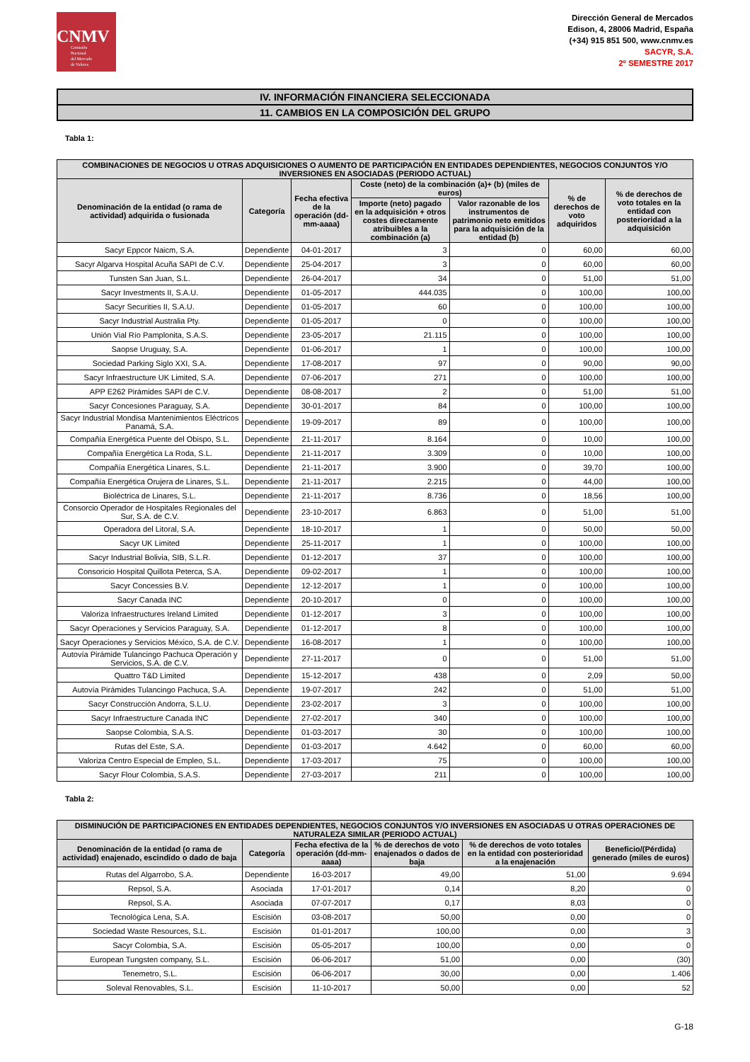CNMV
Comisión
Nacional
del Mercado
de Valores
Dirección General de Mercados
Edison, 4, 28006 Madrid, España
(+34) 915 851 500, www.cnmv.es
SACYR, S.A.
2º SEMESTRE 2017
IV. INFORMACIÓN FINANCIERA SELECCIONADA
11. CAMBIOS EN LA COMPOSICIÓN DEL GRUPO
Tabla 1:
| COMBINACIONES DE NEGOCIOS U OTRAS ADQUISICIONES O AUMENTO DE PARTICIPACIÓN EN ENTIDADES DEPENDIENTES, NEGOCIOS CONJUNTOS Y/O INVERSIONES EN ASOCIADAS (PERIODO ACTUAL) | | | | | | |
| --- | --- | --- | --- | --- | --- | --- |
| Denominación de la entidad (o rama de actividad) adquirida o fusionada | Categoría | Fecha efectiva de la operación (dd-mm-aaaa) | Coste (neto) de la combinación (a)+ (b) (miles de euros) | | % de derechos de voto adquiridos | % de derechos de voto totales en la entidad con posterioridad a la adquisición |
| | | | Importe (neto) pagado en la adquisición + otros costes directamente atribuibles a la combinación (a) | Valor razonable de los instrumentos de patrimonio neto emitidos para la adquisición de la entidad (b) | | |
| Sacyr Eppcor Naicm, S.A. | Dependiente | 04-01-2017 | 3 | 0 | 60,00 | 60,00 |
| Sacyr Algarva Hospital Acuña SAPI de C.V. | Dependiente | 25-04-2017 | 3 | 0 | 60,00 | 60,00 |
| Tunsten San Juan, S.L. | Dependiente | 26-04-2017 | 34 | 0 | 51,00 | 51,00 |
| Sacyr Investments II, S.A.U. | Dependiente | 01-05-2017 | 444.035 | 0 | 100,00 | 100,00 |
| Sacyr Securities II, S.A.U. | Dependiente | 01-05-2017 | 60 | 0 | 100,00 | 100,00 |
| Sacyr Industrial Australia Pty. | Dependiente | 01-05-2017 | 0 | 0 | 100,00 | 100,00 |
| Unión Vial Río Pamplonita, S.A.S. | Dependiente | 23-05-2017 | 21.115 | 0 | 100,00 | 100,00 |
| Saopse Uruguay, S.A. | Dependiente | 01-06-2017 | 1 | 0 | 100,00 | 100,00 |
| Sociedad Parking Siglo XXI, S.A. | Dependiente | 17-08-2017 | 97 | 0 | 90,00 | 90,00 |
| Sacyr Infraestructure UK Limited, S.A. | Dependiente | 07-06-2017 | 271 | 0 | 100,00 | 100,00 |
| APP E262 Pirámides SAPI de C.V. | Dependiente | 08-08-2017 | 2 | 0 | 51,00 | 51,00 |
| Sacyr Concesiones Paraguay, S.A. | Dependiente | 30-01-2017 | 84 | 0 | 100,00 | 100,00 |
| Sacyr Industrial Mondisa Mantenimientos Eléctricos Panamá, S.A. | Dependiente | 19-09-2017 | 89 | 0 | 100,00 | 100,00 |
| Compañía Energética Puente del Obispo, S.L. | Dependiente | 21-11-2017 | 8.164 | 0 | 10,00 | 100,00 |
| Compañía Energética La Roda, S.L. | Dependiente | 21-11-2017 | 3.309 | 0 | 10,00 | 100,00 |
| Compañía Energética Linares, S.L. | Dependiente | 21-11-2017 | 3.900 | 0 | 39,70 | 100,00 |
| Compañía Energética Orujera de Linares, S.L. | Dependiente | 21-11-2017 | 2.215 | 0 | 44,00 | 100,00 |
| Bioléctrica de Linares, S.L. | Dependiente | 21-11-2017 | 8.736 | 0 | 18,56 | 100,00 |
| Consorcio Operador de Hospitales Regionales del Sur, S.A. de C.V. | Dependiente | 23-10-2017 | 6.863 | 0 | 51,00 | 51,00 |
| Operadora del Litoral, S.A. | Dependiente | 18-10-2017 | 1 | 0 | 50,00 | 50,00 |
| Sacyr UK Limited | Dependiente | 25-11-2017 | 1 | 0 | 100,00 | 100,00 |
| Sacyr Industrial Bolivia, SIB, S.L.R. | Dependiente | 01-12-2017 | 37 | 0 | 100,00 | 100,00 |
| Consoricio Hospital Quillota Peterca, S.A. | Dependiente | 09-02-2017 | 1 | 0 | 100,00 | 100,00 |
| Sacyr Concessies B.V. | Dependiente | 12-12-2017 | 1 | 0 | 100,00 | 100,00 |
| Sacyr Canada INC | Dependiente | 20-10-2017 | 0 | 0 | 100,00 | 100,00 |
| Valoriza Infraestructures Ireland Limited | Dependiente | 01-12-2017 | 3 | 0 | 100,00 | 100,00 |
| Sacyr Operaciones y Servicios Paraguay, S.A. | Dependiente | 01-12-2017 | 8 | 0 | 100,00 | 100,00 |
| Sacyr Operaciones y Servicios México, S.A. de C.V. | Dependiente | 16-08-2017 | 1 | 0 | 100,00 | 100,00 |
| Autovía Pirámide Tulancingo Pachuca Operación y Servicios, S.A. de C.V. | Dependiente | 27-11-2017 | 0 | 0 | 51,00 | 51,00 |
| Quattro T&D Limited | Dependiente | 15-12-2017 | 438 | 0 | 2,09 | 50,00 |
| Autovía Pirámides Tulancingo Pachuca, S.A. | Dependiente | 19-07-2017 | 242 | 0 | 51,00 | 51,00 |
| Sacyr Construcción Andorra, S.L.U. | Dependiente | 23-02-2017 | 3 | 0 | 100,00 | 100,00 |
| Sacyr Infraestructure Canada INC | Dependiente | 27-02-2017 | 340 | 0 | 100,00 | 100,00 |
| Saopse Colombia, S.A.S. | Dependiente | 01-03-2017 | 30 | 0 | 100,00 | 100,00 |
| Rutas del Este, S.A. | Dependiente | 01-03-2017 | 4.642 | 0 | 60,00 | 60,00 |
| Valoriza Centro Especial de Empleo, S.L. | Dependiente | 17-03-2017 | 75 | 0 | 100,00 | 100,00 |
| Sacyr Flour Colombia, S.A.S. | Dependiente | 27-03-2017 | 211 | 0 | 100,00 | 100,00 |
Tabla 2:
| DISMINUCIÓN DE PARTICIPACIONES EN ENTIDADES DEPENDIENTES, NEGOCIOS CONJUNTOS Y/O INVERSIONES EN ASOCIADAS U OTRAS OPERACIONES DE NATURALEZA SIMILAR (PERIODO ACTUAL) | | | | | |
| --- | --- | --- | --- | --- | --- |
| Denominación de la entidad (o rama de actividad) enajenado, escindido o dado de baja | Categoría | Fecha efectiva de la operación (dd-mm-aaaa) | % de derechos de voto enajenados o dados de baja | % de derechos de voto totales en la entidad con posterioridad a la enajenación | Beneficio/(Pérdida) generado (miles de euros) |
| Rutas del Algarrobo, S.A. | Dependiente | 16-03-2017 | 49,00 | 51,00 | 9.694 |
| Repsol, S.A. | Asociada | 17-01-2017 | 0,14 | 8,20 | 0 |
| Repsol, S.A. | Asociada | 07-07-2017 | 0,17 | 8,03 | 0 |
| Tecnológica Lena, S.A. | Escisión | 03-08-2017 | 50,00 | 0,00 | 0 |
| Sociedad Waste Resources, S.L. | Escisión | 01-01-2017 | 100,00 | 0,00 | 3 |
| Sacyr Colombia, S.A. | Escisión | 05-05-2017 | 100,00 | 0,00 | 0 |
| European Tungsten company, S.L. | Escisión | 06-06-2017 | 51,00 | 0,00 | (30) |
| Tenemetro, S.L. | Escisión | 06-06-2017 | 30,00 | 0,00 | 1.406 |
| Soleval Renovables, S.L. | Escisión | 11-10-2017 | 50,00 | 0,00 | 52 |
G-18